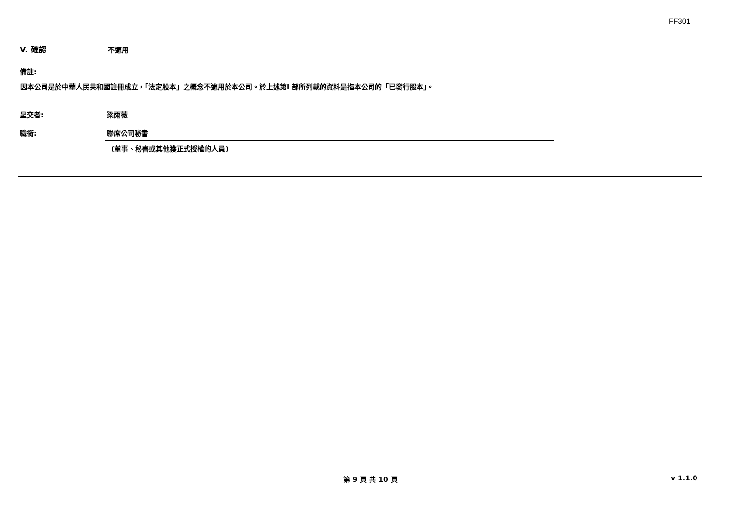FF301
V. 確認 不適用
備註:
因本公司是於中華人民共和國註冊成立，「法定股本」之概念不適用於本公司。於上述第I 部所列載的資料是指本公司的「已發行股本」。
呈交者: 梁雨薇
職銜: 聯席公司秘書
(董事、秘書或其他獲正式授權的人員)
第 9 頁 共 10 頁 v 1.1.0